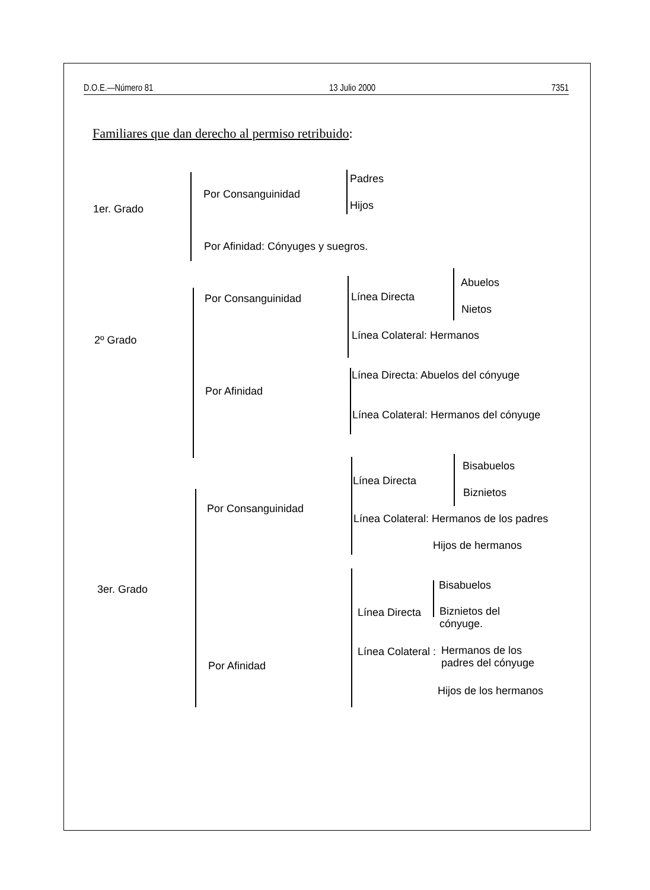D.O.E.—Número 81 13 Julio 2000 7351
Familiares que dan derecho al permiso retribuido:
1er. Grado
Por Consanguinidad
Padres
Hijos
Por Afinidad: Cónyuges y suegros.
2º Grado
Por Consanguinidad Línea Directa
Abuelos
Nietos
Línea Colateral: Hermanos
Por Afinidad
Línea Directa: Abuelos del cónyuge
Línea Colateral: Hermanos del cónyuge
3er. Grado
Por Consanguinidad
Línea Directa
Bisabuelos
Biznietos
Línea Colateral: Hermanos de los padres
Hijos de hermanos
Por Afinidad
Línea Directa
Bisabuelos
Biznietos del
cónyuge.
Línea Colateral :
Hermanos de los
padres del cónyuge
Hijos de los hermanos